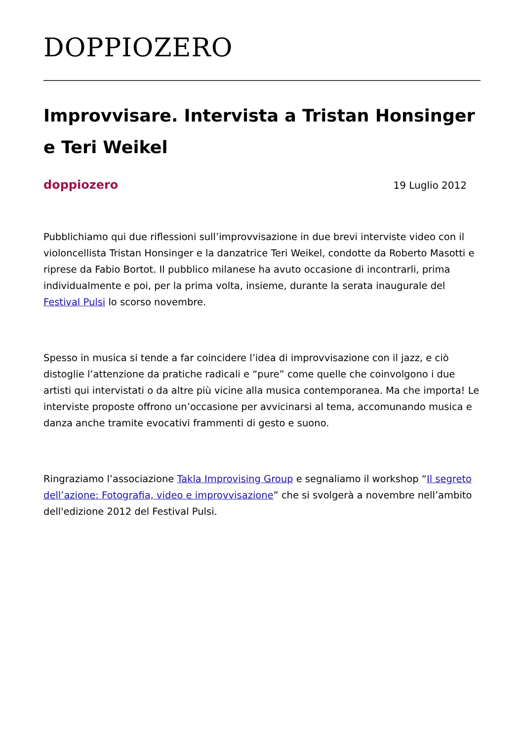DOPPIOZERO
Improvvisare. Intervista a Tristan Honsinger e Teri Weikel
doppiozero 19 Luglio 2012
Pubblichiamo qui due riflessioni sull’improvvisazione in due brevi interviste video con il violoncellista Tristan Honsinger e la danzatrice Teri Weikel, condotte da Roberto Masotti e riprese da Fabio Bortot. Il pubblico milanese ha avuto occasione di incontrarli, prima individualmente e poi, per la prima volta, insieme, durante la serata inaugurale del Festival Pulsi lo scorso novembre.
Spesso in musica si tende a far coincidere l’idea di improvvisazione con il jazz, e ciò distoglie l’attenzione da pratiche radicali e “pure” come quelle che coinvolgono i due artisti qui intervistati o da altre più vicine alla musica contemporanea. Ma che importa! Le interviste proposte offrono un’occasione per avvicinarsi al tema, accomunando musica e danza anche tramite evocativi frammenti di gesto e suono.
Ringraziamo l’associazione Takla Improvising Group e segnaliamo il workshop “Il segreto dell’azione: Fotografia, video e improvvisazione” che si svolgerà a novembre nell’ambito dell'edizione 2012 del Festival Pulsi.